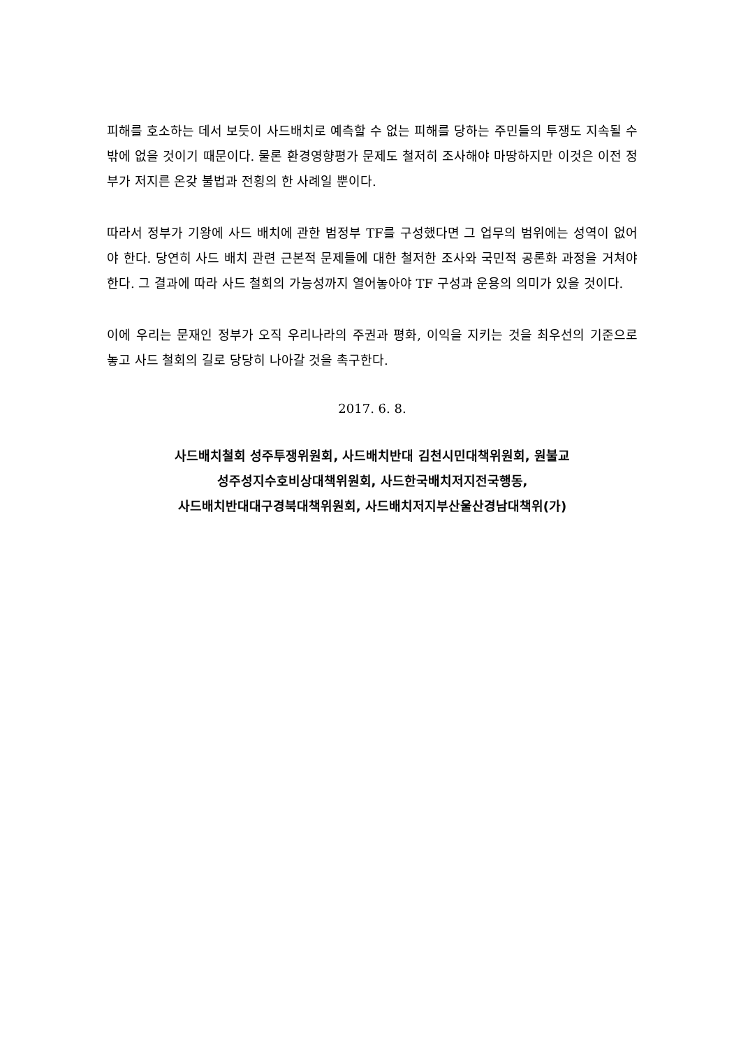피해를 호소하는 데서 보듯이 사드배치로 예측할 수 없는 피해를 당하는 주민들의 투쟁도 지속될 수밖에 없을 것이기 때문이다. 물론 환경영향평가 문제도 철저히 조사해야 마땅하지만 이것은 이전 정부가 저지른 온갖 불법과 전횡의 한 사례일 뿐이다.
따라서 정부가 기왕에 사드 배치에 관한 범정부 TF를 구성했다면 그 업무의 범위에는 성역이 없어야 한다. 당연히 사드 배치 관련 근본적 문제들에 대한 철저한 조사와 국민적 공론화 과정을 거쳐야 한다. 그 결과에 따라 사드 철회의 가능성까지 열어놓아야 TF 구성과 운용의 의미가 있을 것이다.
이에 우리는 문재인 정부가 오직 우리나라의 주권과 평화, 이익을 지키는 것을 최우선의 기준으로 놓고 사드 철회의 길로 당당히 나아갈 것을 촉구한다.
2017. 6. 8.
사드배치철회 성주투쟁위원회, 사드배치반대 김천시민대책위원회, 원불교
성주성지수호비상대책위원회, 사드한국배치저지전국행동,
사드배치반대대구경북대책위원회, 사드배치저지부산울산경남대책위(가)